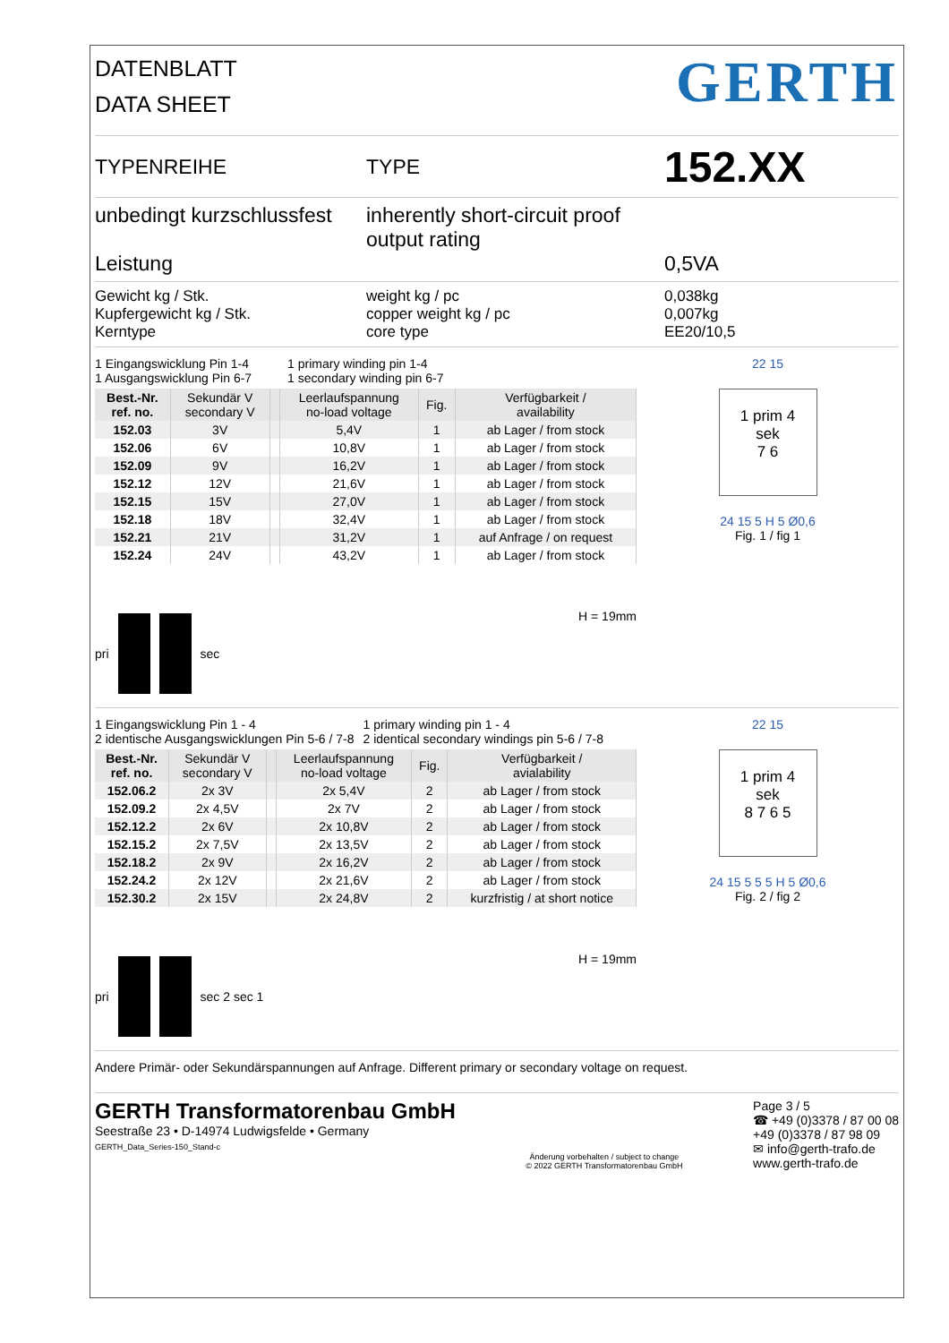DATENBLATT
DATA SHEET
GERTH
TYPENREIHE TYPE
152.XX
unbedingt kurzschlussfest
Leistung
inherently short-circuit proof
output rating
0,5VA
Gewicht kg / Stk.
Kupfergewicht kg / Stk.
Kerntype
weight kg / pc
copper weight kg / pc
core type
0,038kg
0,007kg
EE20/10,5
1 Eingangswicklung Pin 1-4
1 Ausgangswicklung Pin 6-7
1 primary winding pin 1-4
1 secondary winding pin 6-7
| Best.-Nr. ref. no. | Sekundär V secondary V | | Leerlaufspannung no-load voltage | Fig. | Verfügbarkeit / availability |
| --- | --- | --- | --- | --- | --- |
| 152.03 | 3V | | 5,4V | 1 | ab Lager / from stock |
| 152.06 | 6V | | 10,8V | 1 | ab Lager / from stock |
| 152.09 | 9V | | 16,2V | 1 | ab Lager / from stock |
| 152.12 | 12V | | 21,6V | 1 | ab Lager / from stock |
| 152.15 | 15V | | 27,0V | 1 | ab Lager / from stock |
| 152.18 | 18V | | 32,4V | 1 | ab Lager / from stock |
| 152.21 | 21V | | 31,2V | 1 | auf Anfrage / on request |
| 152.24 | 24V | | 43,2V | 1 | ab Lager / from stock |
pri sec H = 19mm
22 15
1 prim 4
sek
7 6
24 15 5 H 5 Ø0,6
Fig. 1 / fig 1
1 Eingangswicklung Pin 1 - 4
2 identische Ausgangswicklungen Pin 5-6 / 7-8
1 primary winding pin 1 - 4
2 identical secondary windings pin 5-6 / 7-8
| Best.-Nr. ref. no. | Sekundär V secondary V | | Leerlaufspannung no-load voltage | Fig. | Verfügbarkeit / avialability |
| --- | --- | --- | --- | --- | --- |
| 152.06.2 | 2x 3V | | 2x 5,4V | 2 | ab Lager / from stock |
| 152.09.2 | 2x 4,5V | | 2x 7V | 2 | ab Lager / from stock |
| 152.12.2 | 2x 6V | | 2x 10,8V | 2 | ab Lager / from stock |
| 152.15.2 | 2x 7,5V | | 2x 13,5V | 2 | ab Lager / from stock |
| 152.18.2 | 2x 9V | | 2x 16,2V | 2 | ab Lager / from stock |
| 152.24.2 | 2x 12V | | 2x 21,6V | 2 | ab Lager / from stock |
| 152.30.2 | 2x 15V | | 2x 24,8V | 2 | kurzfristig / at short notice |
pri sec 2 sec 1 H = 19mm
22 15
1 prim 4
sek
8 7 6 5
24 15 5 5 5 H 5 Ø0,6
Fig. 2 / fig 2
Andere Primär- oder Sekundärspannungen auf Anfrage. Different primary or secondary voltage on request.
GERTH Transformatorenbau GmbH
Seestraße 23 • D-14974 Ludwigsfelde • Germany
GERTH_Data_Series-150_Stand-c
Änderung vorbehalten / subject to change
© 2022 GERTH Transformatorenbau GmbH
Page 3 / 5
☎ +49 (0)3378 / 87 00 08
+49 (0)3378 / 87 98 09
✉ info@gerth-trafo.de
www.gerth-trafo.de